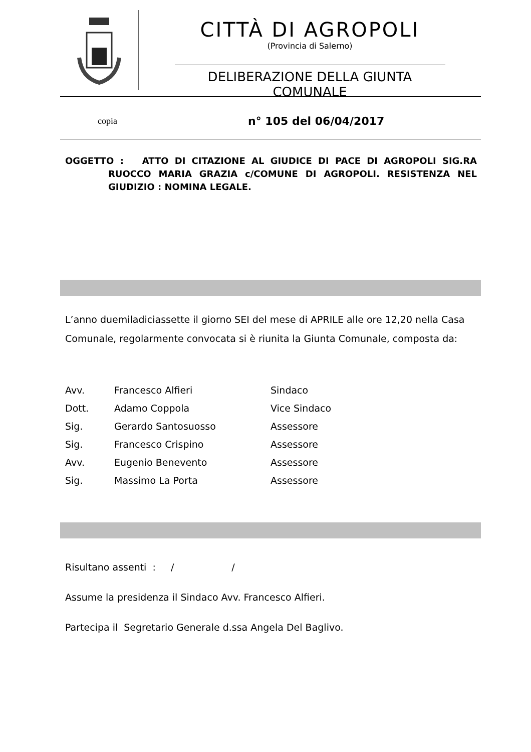CITTÀ DI AGROPOLI
(Provincia di Salerno)
DELIBERAZIONE DELLA GIUNTA COMUNALE
copia n° 105 del 06/04/2017
OGGETTO : ATTO DI CITAZIONE AL GIUDICE DI PACE DI AGROPOLI SIG.RA RUOCCO MARIA GRAZIA c/COMUNE DI AGROPOLI. RESISTENZA NEL GIUDIZIO : NOMINA LEGALE.
L’anno duemiladiciassette il giorno SEI del mese di APRILE alle ore 12,20 nella Casa Comunale, regolarmente convocata si è riunita la Giunta Comunale, composta da:
| Avv. | Francesco Alfieri | Sindaco |
| Dott. | Adamo Coppola | Vice Sindaco |
| Sig. | Gerardo Santosuosso | Assessore |
| Sig. | Francesco Crispino | Assessore |
| Avv. | Eugenio Benevento | Assessore |
| Sig. | Massimo La Porta | Assessore |
Risultano assenti : / /
Assume la presidenza il Sindaco Avv. Francesco Alfieri.
Partecipa il Segretario Generale d.ssa Angela Del Baglivo.